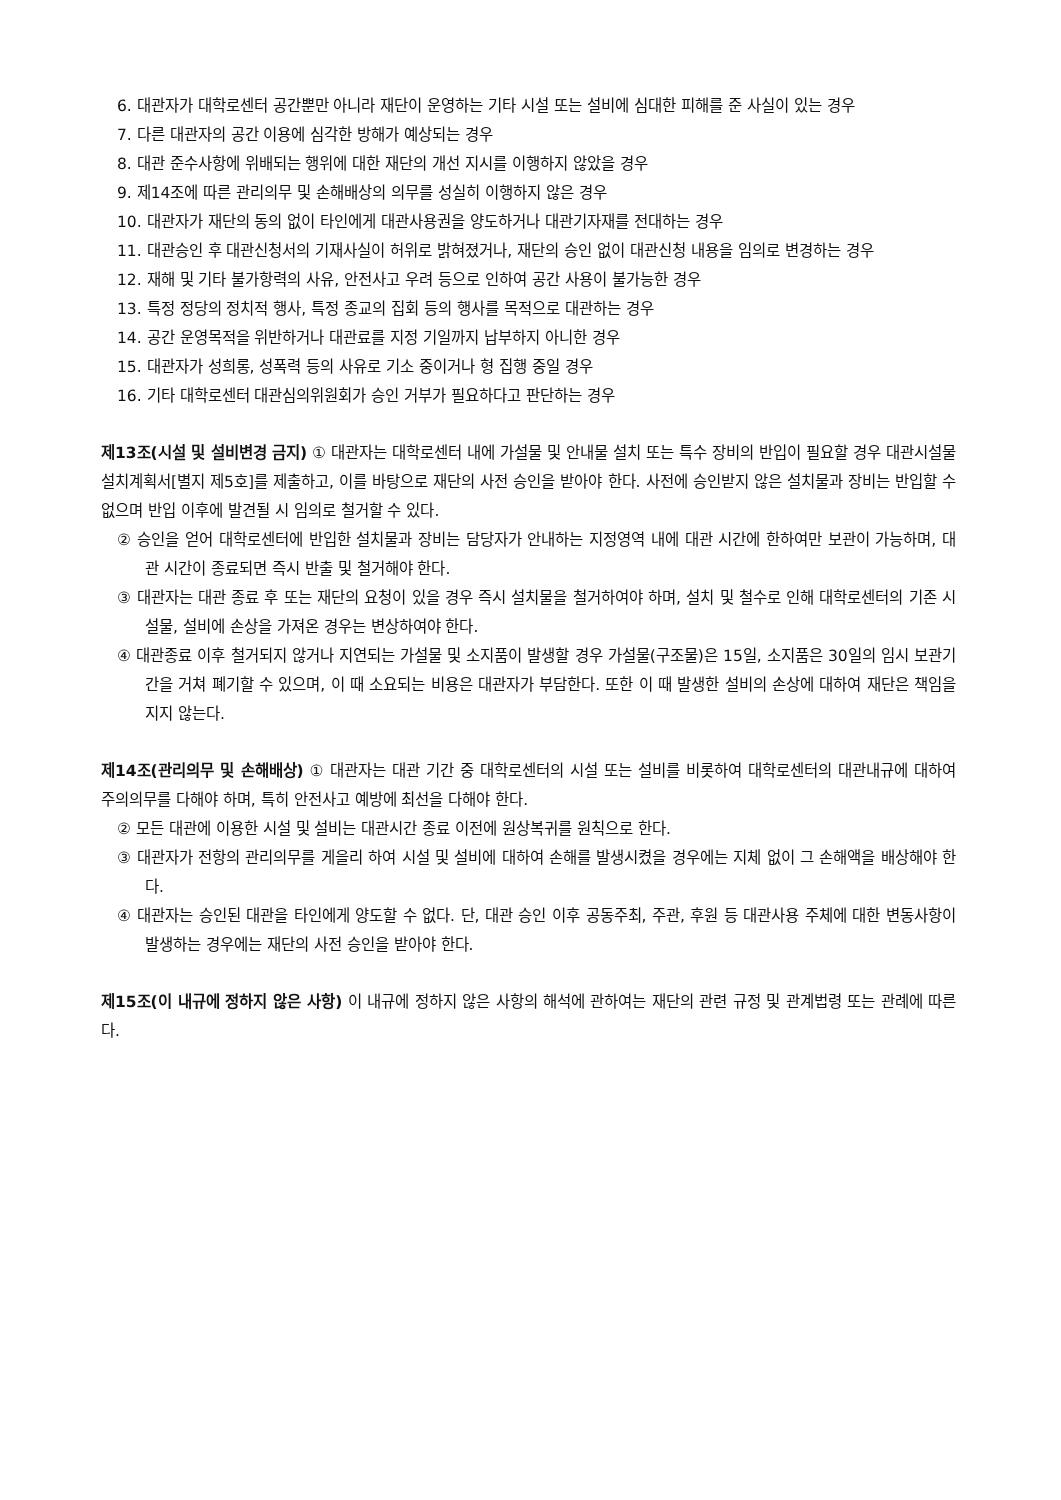6. 대관자가 대학로센터 공간뿐만 아니라 재단이 운영하는 기타 시설 또는 설비에 심대한 피해를 준 사실이 있는 경우
7. 다른 대관자의 공간 이용에 심각한 방해가 예상되는 경우
8. 대관 준수사항에 위배되는 행위에 대한 재단의 개선 지시를 이행하지 않았을 경우
9. 제14조에 따른 관리의무 및 손해배상의 의무를 성실히 이행하지 않은 경우
10. 대관자가 재단의 동의 없이 타인에게 대관사용권을 양도하거나 대관기자재를 전대하는 경우
11. 대관승인 후 대관신청서의 기재사실이 허위로 밝혀졌거나, 재단의 승인 없이 대관신청 내용을 임의로 변경하는 경우
12. 재해 및 기타 불가항력의 사유, 안전사고 우려 등으로 인하여 공간 사용이 불가능한 경우
13. 특정 정당의 정치적 행사, 특정 종교의 집회 등의 행사를 목적으로 대관하는 경우
14. 공간 운영목적을 위반하거나 대관료를 지정 기일까지 납부하지 아니한 경우
15. 대관자가 성희롱, 성폭력 등의 사유로 기소 중이거나 형 집행 중일 경우
16. 기타 대학로센터 대관심의위원회가 승인 거부가 필요하다고 판단하는 경우
제13조(시설 및 설비변경 금지) ① 대관자는 대학로센터 내에 가설물 및 안내물 설치 또는 특수 장비의 반입이 필요할 경우 대관시설물 설치계획서[별지 제5호]를 제출하고, 이를 바탕으로 재단의 사전 승인을 받아야 한다. 사전에 승인받지 않은 설치물과 장비는 반입할 수 없으며 반입 이후에 발견될 시 임의로 철거할 수 있다.
② 승인을 얻어 대학로센터에 반입한 설치물과 장비는 담당자가 안내하는 지정영역 내에 대관 시간에 한하여만 보관이 가능하며, 대관 시간이 종료되면 즉시 반출 및 철거해야 한다.
③ 대관자는 대관 종료 후 또는 재단의 요청이 있을 경우 즉시 설치물을 철거하여야 하며, 설치 및 철수로 인해 대학로센터의 기존 시설물, 설비에 손상을 가져온 경우는 변상하여야 한다.
④ 대관종료 이후 철거되지 않거나 지연되는 가설물 및 소지품이 발생할 경우 가설물(구조물)은 15일, 소지품은 30일의 임시 보관기간을 거쳐 폐기할 수 있으며, 이 때 소요되는 비용은 대관자가 부담한다. 또한 이 때 발생한 설비의 손상에 대하여 재단은 책임을 지지 않는다.
제14조(관리의무 및 손해배상) ① 대관자는 대관 기간 중 대학로센터의 시설 또는 설비를 비롯하여 대학로센터의 대관내규에 대하여 주의의무를 다해야 하며, 특히 안전사고 예방에 최선을 다해야 한다.
② 모든 대관에 이용한 시설 및 설비는 대관시간 종료 이전에 원상복귀를 원칙으로 한다.
③ 대관자가 전항의 관리의무를 게을리 하여 시설 및 설비에 대하여 손해를 발생시켰을 경우에는 지체 없이 그 손해액을 배상해야 한다.
④ 대관자는 승인된 대관을 타인에게 양도할 수 없다. 단, 대관 승인 이후 공동주최, 주관, 후원 등 대관사용 주체에 대한 변동사항이 발생하는 경우에는 재단의 사전 승인을 받아야 한다.
제15조(이 내규에 정하지 않은 사항) 이 내규에 정하지 않은 사항의 해석에 관하여는 재단의 관련 규정 및 관계법령 또는 관례에 따른다.